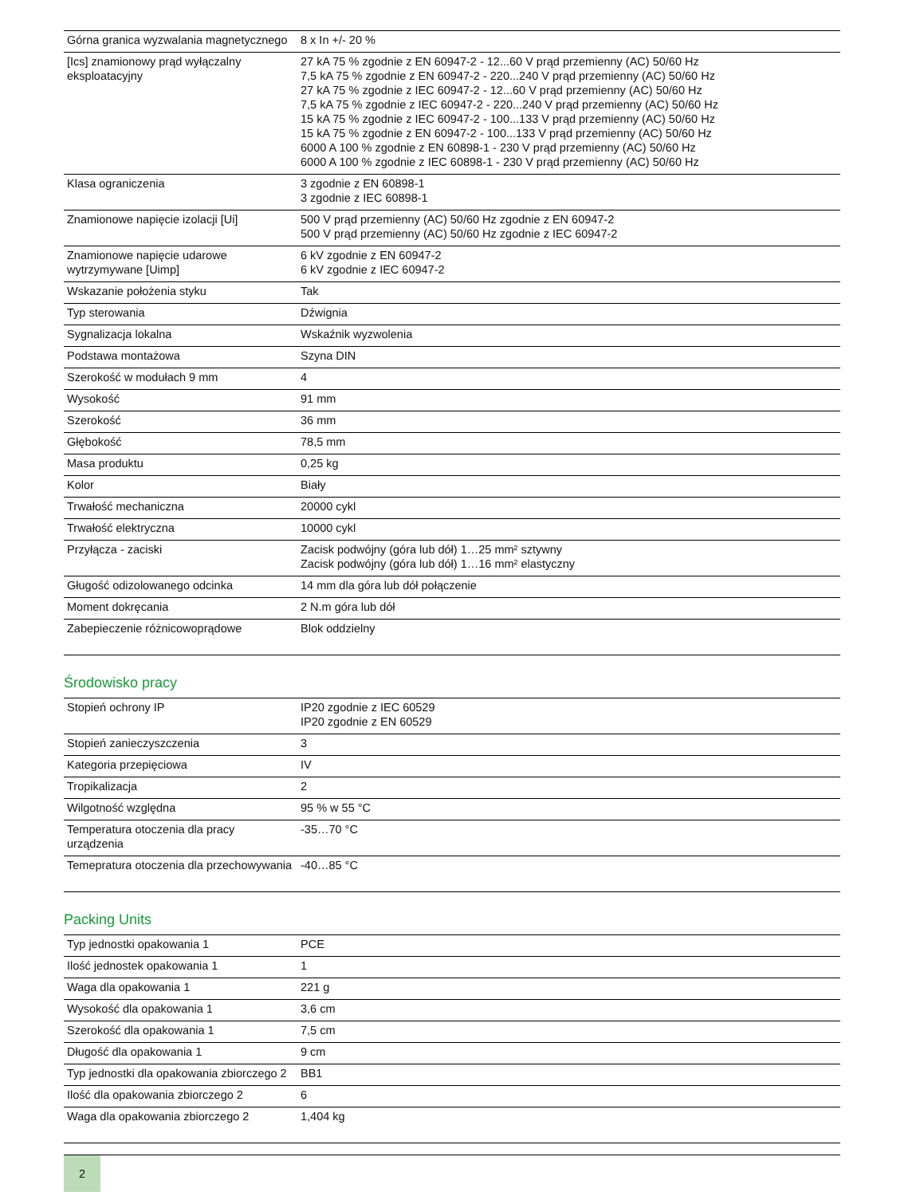| Górna granica wyzwalania magnetycznego | 8 x In +/- 20 % |
| [Ics] znamionowy prąd wyłączalny eksploatacyjny | 27 kA 75 % zgodnie z EN 60947-2 - 12...60 V prąd przemienny (AC) 50/60 Hz 7,5 kA 75 % zgodnie z EN 60947-2 - 220...240 V prąd przemienny (AC) 50/60 Hz 27 kA 75 % zgodnie z IEC 60947-2 - 12...60 V prąd przemienny (AC) 50/60 Hz 7,5 kA 75 % zgodnie z IEC 60947-2 - 220...240 V prąd przemienny (AC) 50/60 Hz 15 kA 75 % zgodnie z IEC 60947-2 - 100...133 V prąd przemienny (AC) 50/60 Hz 15 kA 75 % zgodnie z EN 60947-2 - 100...133 V prąd przemienny (AC) 50/60 Hz 6000 A 100 % zgodnie z EN 60898-1 - 230 V prąd przemienny (AC) 50/60 Hz 6000 A 100 % zgodnie z IEC 60898-1 - 230 V prąd przemienny (AC) 50/60 Hz |
| Klasa ograniczenia | 3 zgodnie z EN 60898-1 3 zgodnie z IEC 60898-1 |
| Znamionowe napięcie izolacji [Ui] | 500 V prąd przemienny (AC) 50/60 Hz zgodnie z EN 60947-2 500 V prąd przemienny (AC) 50/60 Hz zgodnie z IEC 60947-2 |
| Znamionowe napięcie udarowe wytrzymywane [Uimp] | 6 kV zgodnie z EN 60947-2 6 kV zgodnie z IEC 60947-2 |
| Wskazanie położenia styku | Tak |
| Typ sterowania | Dźwignia |
| Sygnalizacja lokalna | Wskaźnik wyzwolenia |
| Podstawa montażowa | Szyna DIN |
| Szerokość w modułach 9 mm | 4 |
| Wysokość | 91 mm |
| Szerokość | 36 mm |
| Głębokość | 78,5 mm |
| Masa produktu | 0,25 kg |
| Kolor | Biały |
| Trwałość mechaniczna | 20000 cykl |
| Trwałość elektryczna | 10000 cykl |
| Przyłącza - zaciski | Zacisk podwójny (góra lub dół) 1…25 mm² sztywny Zacisk podwójny (góra lub dół) 1…16 mm² elastyczny |
| Gługość odizolowanego odcinka | 14 mm dla góra lub dół połączenie |
| Moment dokręcania | 2 N.m góra lub dół |
| Zabepieczenie różnicowoprądowe | Blok oddzielny |
Środowisko pracy
| Stopień ochrony IP | IP20 zgodnie z IEC 60529 IP20 zgodnie z EN 60529 |
| Stopień zanieczyszczenia | 3 |
| Kategoria przepięciowa | IV |
| Tropikalizacja | 2 |
| Wilgotność względna | 95 % w 55 °C |
| Temperatura otoczenia dla pracy urządzenia | -35…70 °C |
| Temepratura otoczenia dla przechowywania | -40…85 °C |
Packing Units
| Typ jednostki opakowania 1 | PCE |
| Ilość jednostek opakowania 1 | 1 |
| Waga dla opakowania 1 | 221 g |
| Wysokość dla opakowania 1 | 3,6 cm |
| Szerokość dla opakowania 1 | 7,5 cm |
| Długość dla opakowania 1 | 9 cm |
| Typ jednostki dla opakowania zbiorczego 2 | BB1 |
| Ilość dla opakowania zbiorczego 2 | 6 |
| Waga dla opakowania zbiorczego 2 | 1,404 kg |
2